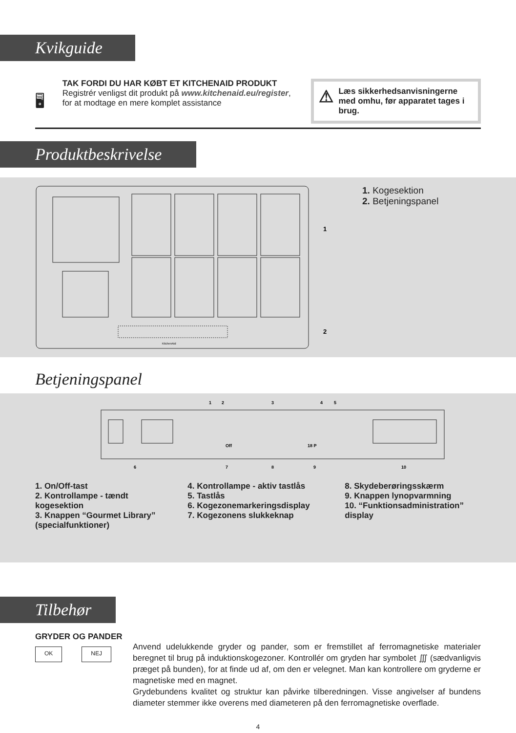Kvikguide
🖥
TAK FORDI DU HAR KØBT ET KITCHENAID PRODUKT
Registrér venligst dit produkt på www.kitchenaid.eu/register, for at modtage en mere komplet assistance
⚠ Læs sikkerhedsanvisningerne med omhu, før apparatet tages i brug.
Produktbeskrivelse
1
2
KitchenAid
1. Kogesektion
2. Betjeningspanel
Betjeningspanel
1
2
3
4
5
6
7
8
9
10
Off
18 P
1. On/Off-tast
2. Kontrollampe - tændt kogesektion
3. Knappen “Gourmet Library” (specialfunktioner)
4. Kontrollampe - aktiv tastlås
5. Tastlås
6. Kogezonemarkeringsdisplay
7. Kogezonens slukkeknap
8. Skydeberøringsskærm
9. Knappen lynopvarmning
10. “Funktionsadministration” display
Tilbehør
GRYDER OG PANDER
OK NEJ
Anvend udelukkende gryder og pander, som er fremstillet af ferromagnetiske materialer beregnet til brug på induktionskogezoner. Kontrollér om gryden har symbolet ∭ (sædvanligvis præget på bunden), for at finde ud af, om den er velegnet. Man kan kontrollere om gryderne er magnetiske med en magnet.
Grydebundens kvalitet og struktur kan påvirke tilberedningen. Visse angivelser af bundens diameter stemmer ikke overens med diameteren på den ferromagnetiske overflade.
4